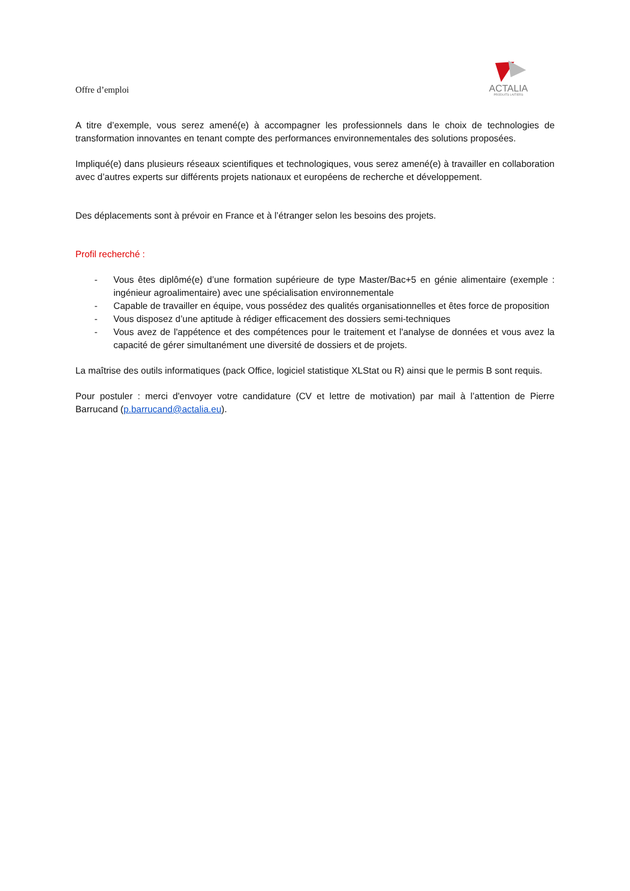Offre d’emploi
ACTALIA
PRODUITS LAITIERS
A titre d’exemple, vous serez amené(e) à accompagner les professionnels dans le choix de technologies de transformation innovantes en tenant compte des performances environnementales des solutions proposées.
Impliqué(e) dans plusieurs réseaux scientifiques et technologiques, vous serez amené(e) à travailler en collaboration avec d’autres experts sur différents projets nationaux et européens de recherche et développement.
Des déplacements sont à prévoir en France et à l’étranger selon les besoins des projets.
Profil recherché :
- Vous êtes diplômé(e) d’une formation supérieure de type Master/Bac+5 en génie alimentaire (exemple : ingénieur agroalimentaire) avec une spécialisation environnementale
- Capable de travailler en équipe, vous possédez des qualités organisationnelles et êtes force de proposition
- Vous disposez d’une aptitude à rédiger efficacement des dossiers semi-techniques
- Vous avez de l'appétence et des compétences pour le traitement et l'analyse de données et vous avez la capacité de gérer simultanément une diversité de dossiers et de projets.
La maîtrise des outils informatiques (pack Office, logiciel statistique XLStat ou R) ainsi que le permis B sont requis.
Pour postuler : merci d'envoyer votre candidature (CV et lettre de motivation) par mail à l’attention de Pierre Barrucand (p.barrucand@actalia.eu).